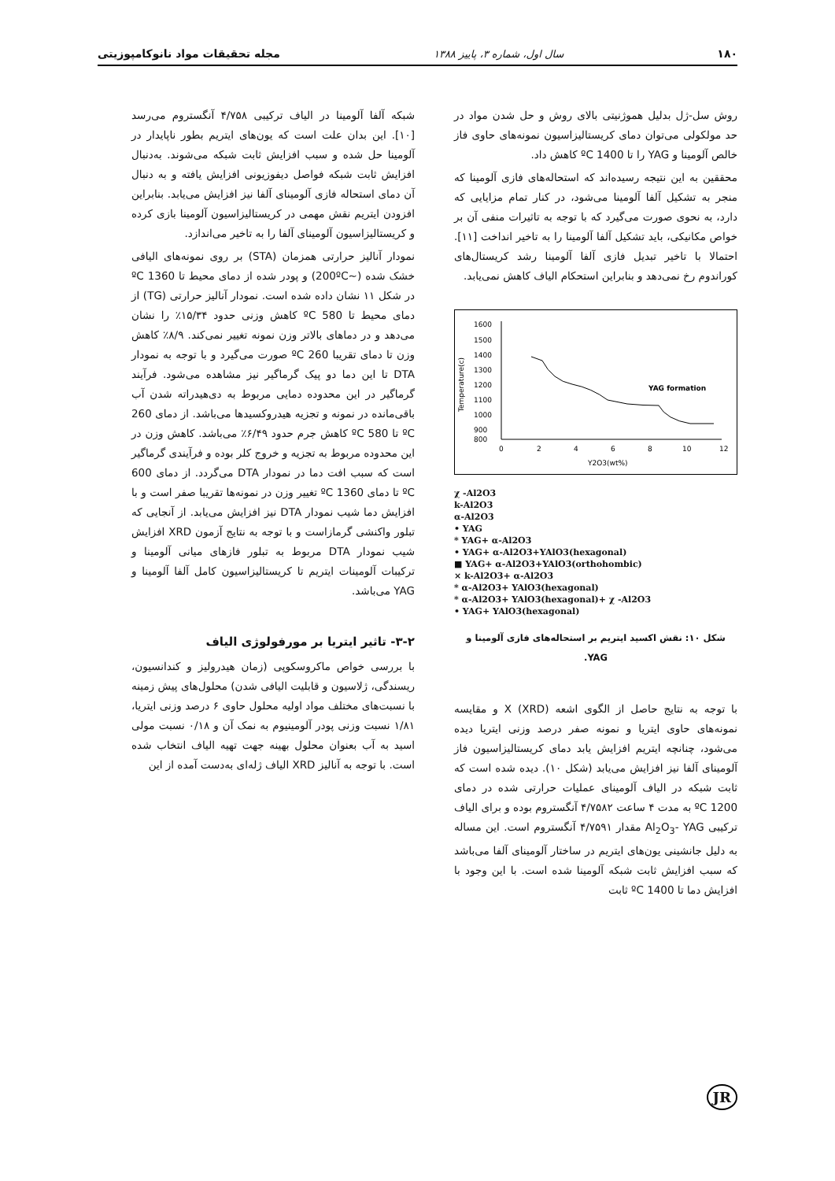۱۸۰ سال اول، شماره ۳، پاییز ۱۳۸۸ مجله تحقیقات مواد نانوکامپوزیتی
روش سل-ژل بدلیل هموژنیتی بالای روش و حل شدن مواد در حد مولکولی می‌توان دمای کریستالیزاسیون نمونه‌های حاوی فاز خالص آلومینا و YAG را تا 1400 ºC کاهش داد.
محققین به این نتیجه رسیده‌اند که استحاله‌های فازی آلومینا که منجر به تشکیل آلفا آلومینا می‌شود، در کنار تمام مزایایی که دارد، به نحوی صورت می‌گیرد که با توجه به تاثیرات منفی آن بر خواص مکانیکی، باید تشکیل آلفا آلومینا را به تاخیر انداخت [۱۱]. احتمالا با تاخیر تبدیل فازی آلفا آلومینا رشد کریستال‌های کوراندوم رخ نمی‌دهد و بنابراین استحکام الیاف کاهش نمی‌یابد.
1600
1500
1400
1300
1200
1100
1000
900
800
0
2
4
6
8
10
12
Y2O3(wt%)
Temperature(c)
YAG formation
χ -Al2O3
k-Al2O3
α-Al2O3
• YAG
* YAG+ α-Al2O3
• YAG+ α-Al2O3+YAlO3(hexagonal)
■ YAG+ α-Al2O3+YAlO3(orthohombic)
× k-Al2O3+ α-Al2O3
* α-Al2O3+ YAlO3(hexagonal)
* α-Al2O3+ YAlO3(hexagonal)+ χ -Al2O3
• YAG+ YAlO3(hexagonal)
شکل ۱۰: نقش اکسید ایتریم بر استحاله‌های فازی آلومینا و YAG.
با توجه به نتایج حاصل از الگوی اشعه X (XRD) و مقایسه نمونه‌های حاوی ایتریا و نمونه صفر درصد وزنی ایتریا دیده می‌شود، چنانچه ایتریم افزایش یابد دمای کریستالیزاسیون فاز آلومینای آلفا نیز افزایش می‌یابد (شکل ۱۰). دیده شده است که ثابت شبکه در الیاف آلومینای عملیات حرارتی شده در دمای 1200 ºC به مدت ۴ ساعت ۴/۷۵۸۲ آنگستروم بوده و برای الیاف ترکیبی Al<sub>2</sub>O<sub>3</sub>- YAG مقدار ۴/۷۵۹۱ آنگستروم است. این مساله به دلیل جانشینی یون‌های ایتریم در ساختار آلومینای آلفا می‌باشد که سبب افزایش ثابت شبکه آلومینا شده است. با این وجود با افزایش دما تا 1400 ºC ثابت
شبکه آلفا آلومینا در الیاف ترکیبی ۴/۷۵۸ آنگستروم می‌رسد [۱۰]. این بدان علت است که یون‌های ایتریم بطور ناپایدار در آلومینا حل شده و سبب افزایش ثابت شبکه می‌شوند. به‌دنبال افزایش ثابت شبکه فواصل دیفوزیونی افزایش یافته و به دنبال آن دمای استحاله فازی آلومینای آلفا نیز افزایش می‌یابد. بنابراین افزودن ایتریم نقش مهمی در کریستالیزاسیون آلومینا بازی کرده و کریستالیزاسیون آلومینای آلفا را به تاخیر می‌اندازد.
نمودار آنالیز حرارتی همزمان (STA) بر روی نمونه‌های الیافی خشک شده (~200ºC) و پودر شده از دمای محیط تا 1360 ºC در شکل ۱۱ نشان داده شده است. نمودار آنالیز حرارتی (TG) از دمای محیط تا 580 ºC کاهش وزنی حدود ۱۵/۳۴٪ را نشان می‌دهد و در دماهای بالاتر وزن نمونه تغییر نمی‌کند. ۸/۹٪ کاهش وزن تا دمای تقریبا 260 ºC صورت می‌گیرد و با توجه به نمودار DTA تا این دما دو پیک گرماگیر نیز مشاهده می‌شود. فرآیند گرماگیر در این محدوده دمایی مربوط به دی‌هیدراته شدن آب باقی‌مانده در نمونه و تجزیه هیدروکسیدها می‌باشد. از دمای 260 ºC تا 580 ºC کاهش جرم حدود ۶/۴۹٪ می‌باشد. کاهش وزن در این محدوده مربوط به تجزیه و خروج کلر بوده و فرآیندی گرماگیر است که سبب افت دما در نمودار DTA می‌گردد. از دمای 600 ºC تا دمای 1360 ºC تغییر وزن در نمونه‌ها تقریبا صفر است و با افزایش دما شیب نمودار DTA نیز افزایش می‌یابد. از آنجایی که تبلور واکنشی گرمازاست و با توجه به نتایج آزمون XRD افزایش شیب نمودار DTA مربوط به تبلور فازهای میانی آلومینا و ترکیبات آلومینات ایتریم تا کریستالیزاسیون کامل آلفا آلومینا و YAG می‌باشد.
۳-۲- تاثیر ایتریا بر مورفولوژی الیاف
با بررسی خواص ماکروسکوپی (زمان هیدرولیز و کندانسیون، ریسندگی، ژلاسیون و قابلیت الیافی شدن) محلول‌های پیش زمینه با نسبت‌های مختلف مواد اولیه محلول حاوی ۶ درصد وزنی ایتریا، ۱/۸۱ نسبت وزنی پودر آلومینیوم به نمک آن و ۰/۱۸ نسبت مولی اسید به آب بعنوان محلول بهینه جهت تهیه الیاف انتخاب شده است. با توجه به آنالیز XRD الیاف ژله‌ای به‌دست آمده از این
JR